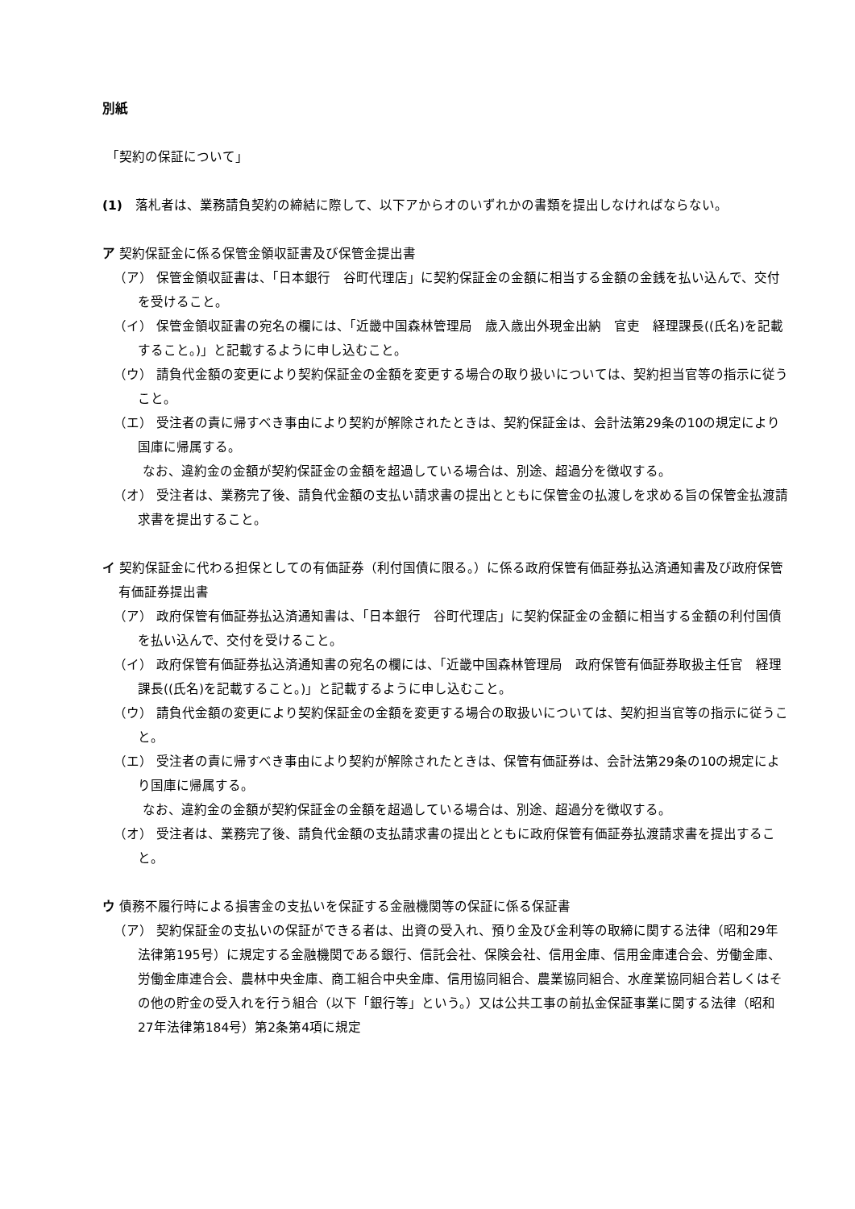別紙
「契約の保証について」
(1)　落札者は、業務請負契約の締結に際して、以下アからオのいずれかの書類を提出しなければならない。
ア 契約保証金に係る保管金領収証書及び保管金提出書
（ア） 保管金領収証書は、「日本銀行　谷町代理店」に契約保証金の金額に相当する金額の金銭を払い込んで、交付を受けること。
（イ） 保管金領収証書の宛名の欄には、「近畿中国森林管理局　歳入歳出外現金出納　官吏　経理課長((氏名)を記載すること。)」と記載するように申し込むこと。
（ウ） 請負代金額の変更により契約保証金の金額を変更する場合の取り扱いについては、契約担当官等の指示に従うこと。
（エ） 受注者の責に帰すべき事由により契約が解除されたときは、契約保証金は、会計法第29条の10の規定により国庫に帰属する。
なお、違約金の金額が契約保証金の金額を超過している場合は、別途、超過分を徴収する。
（オ） 受注者は、業務完了後、請負代金額の支払い請求書の提出とともに保管金の払渡しを求める旨の保管金払渡請求書を提出すること。
イ 契約保証金に代わる担保としての有価証券（利付国債に限る。）に係る政府保管有価証券払込済通知書及び政府保管有価証券提出書
（ア） 政府保管有価証券払込済通知書は、「日本銀行　谷町代理店」に契約保証金の金額に相当する金額の利付国債を払い込んで、交付を受けること。
（イ） 政府保管有価証券払込済通知書の宛名の欄には、「近畿中国森林管理局　政府保管有価証券取扱主任官　経理課長((氏名)を記載すること。)」と記載するように申し込むこと。
（ウ） 請負代金額の変更により契約保証金の金額を変更する場合の取扱いについては、契約担当官等の指示に従うこと。
（エ） 受注者の責に帰すべき事由により契約が解除されたときは、保管有価証券は、会計法第29条の10の規定により国庫に帰属する。
なお、違約金の金額が契約保証金の金額を超過している場合は、別途、超過分を徴収する。
（オ） 受注者は、業務完了後、請負代金額の支払請求書の提出とともに政府保管有価証券払渡請求書を提出すること。
ウ 債務不履行時による損害金の支払いを保証する金融機関等の保証に係る保証書
（ア） 契約保証金の支払いの保証ができる者は、出資の受入れ、預り金及び金利等の取締に関する法律（昭和29年法律第195号）に規定する金融機関である銀行、信託会社、保険会社、信用金庫、信用金庫連合会、労働金庫、労働金庫連合会、農林中央金庫、商工組合中央金庫、信用協同組合、農業協同組合、水産業協同組合若しくはその他の貯金の受入れを行う組合（以下「銀行等」という。）又は公共工事の前払金保証事業に関する法律（昭和27年法律第184号）第2条第4項に規定